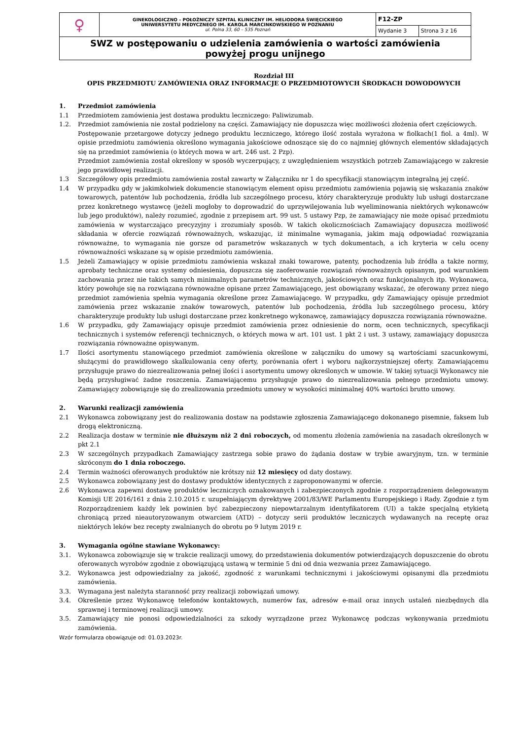| ♀ | GINEKOLOGICZNO – POŁOŻNICZY SZPITAL KLINICZNY IM. HELIODORA ŚWIĘCICKIEGO UNIWERSYTETU MEDYCZNEGO IM. KAROLA MARCINKOWSKIEGO W POZNANIU ul. Polna 33, 60 – 535 Poznań | F12-ZP | |
| | | Wydanie 3 | Strona 3 z 16 |
| SWZ w postępowaniu o udzielenia zamówienia o wartości zamówienia powyżej progu unijnego | | | |
Rozdział III
OPIS PRZEDMIOTU ZAMÓWIENIA ORAZ INFORMACJE O PRZEDMIOTOWYCH ŚRODKACH DOWODOWYCH
1. Przedmiot zamówienia
1.1 Przedmiotem zamówienia jest dostawa produktu leczniczego: Paliwizumab.
1.2. Przedmiot zamówienia nie został podzielony na części. Zamawiający nie dopuszcza więc możliwości złożenia ofert częściowych.
Postępowanie przetargowe dotyczy jednego produktu leczniczego, którego ilość została wyrażona w fiolkach(1 fiol. a 4ml). W opisie przedmiotu zamówienia określono wymagania jakościowe odnoszące się do co najmniej głównych elementów składających się na przedmiot zamówienia (o których mowa w art. 246 ust. 2 Pzp).
Przedmiot zamówienia został określony w sposób wyczerpujący, z uwzględnieniem wszystkich potrzeb Zamawiającego w zakresie jego prawidłowej realizacji.
1.3 Szczegółowy opis przedmiotu zamówienia został zawarty w Załączniku nr 1 do specyfikacji stanowiącym integralną jej część.
1.4 W przypadku gdy w jakimkolwiek dokumencie stanowiącym element opisu przedmiotu zamówienia pojawią się wskazania znaków towarowych, patentów lub pochodzenia, źródła lub szczególnego procesu, który charakteryzuje produkty lub usługi dostarczane przez konkretnego wystawcę (jeżeli mogłoby to doprowadzić do uprzywilejowania lub wyeliminowania niektórych wykonawców lub jego produktów), należy rozumieć, zgodnie z przepisem art. 99 ust. 5 ustawy Pzp, że zamawiający nie może opisać przedmiotu zamówienia w wystarczająco precyzyjny i zrozumiały sposób. W takich okolicznościach Zamawiający dopuszcza możliwość składania w ofercie rozwiązań równoważnych, wskazując, iż minimalne wymagania, jakim mają odpowiadać rozwiązania równoważne, to wymagania nie gorsze od parametrów wskazanych w tych dokumentach, a ich kryteria w celu oceny równoważności wskazane są w opisie przedmiotu zamówienia.
1.5 Jeżeli Zamawiający w opisie przedmiotu zamówienia wskazał znaki towarowe, patenty, pochodzenia lub źródła a także normy, aprobaty techniczne oraz systemy odniesienia, dopuszcza się zaoferowanie rozwiązań równoważnych opisanym, pod warunkiem zachowania przez nie takich samych minimalnych parametrów technicznych, jakościowych oraz funkcjonalnych itp. Wykonawca, który powołuje się na rozwiązana równoważne opisane przez Zamawiającego, jest obowiązany wskazać, że oferowany przez niego przedmiot zamówienia spełnia wymagania określone przez Zamawiającego. W przypadku, gdy Zamawiający opisuje przedmiot zamówienia przez wskazanie znaków towarowych, patentów lub pochodzenia, źródła lub szczególnego procesu, który charakteryzuje produkty lub usługi dostarczane przez konkretnego wykonawcę, zamawiający dopuszcza rozwiązania równoważne.
1.6 W przypadku, gdy Zamawiający opisuje przedmiot zamówienia przez odniesienie do norm, ocen technicznych, specyfikacji technicznych i systemów referencji technicznych, o których mowa w art. 101 ust. 1 pkt 2 i ust. 3 ustawy, zamawiający dopuszcza rozwiązania równoważne opisywanym.
1.7 Ilości asortymentu stanowiącego przedmiot zamówienia określone w załączniku do umowy są wartościami szacunkowymi, służącymi do prawidłowego skalkulowania ceny oferty, porównania ofert i wyboru najkorzystniejszej oferty. Zamawiającemu przysługuje prawo do niezrealizowania pełnej ilości i asortymentu umowy określonych w umowie. W takiej sytuacji Wykonawcy nie będą przysługiwać żadne roszczenia. Zamawiającemu przysługuje prawo do niezrealizowania pełnego przedmiotu umowy. Zamawiający zobowiązuje się do zrealizowania przedmiotu umowy w wysokości minimalnej 40% wartości brutto umowy.
2. Warunki realizacji zamówienia
2.1 Wykonawca zobowiązany jest do realizowania dostaw na podstawie zgłoszenia Zamawiającego dokonanego pisemnie, faksem lub drogą elektroniczną.
2.2 Realizacja dostaw w terminie nie dłuższym niż 2 dni roboczych, od momentu złożenia zamówienia na zasadach określonych w pkt 2.1
2.3 W szczególnych przypadkach Zamawiający zastrzega sobie prawo do żądania dostaw w trybie awaryjnym, tzn. w terminie skróconym do 1 dnia roboczego.
2.4 Termin ważności oferowanych produktów nie krótszy niż 12 miesięcy od daty dostawy.
2.5 Wykonawca zobowiązany jest do dostawy produktów identycznych z zaproponowanymi w ofercie.
2.6 Wykonawca zapewni dostawę produktów leczniczych oznakowanych i zabezpieczonych zgodnie z rozporządzeniem delegowanym Komisji UE 2016/161 z dnia 2.10.2015 r. uzupełniającym dyrektywę 2001/83/WE Parlamentu Europejskiego i Rady. Zgodnie z tym Rozporządzeniem każdy lek powinien być zabezpieczony niepowtarzalnym identyfikatorem (UI) a także specjalną etykietą chroniącą przed nieautoryzowanym otwarciem (ATD) – dotyczy serii produktów leczniczych wydawanych na receptę oraz niektórych leków bez recepty zwalnianych do obrotu po 9 lutym 2019 r.
3. Wymagania ogólne stawiane Wykonawcy:
3.1. Wykonawca zobowiązuje się w trakcie realizacji umowy, do przedstawienia dokumentów potwierdzających dopuszczenie do obrotu oferowanych wyrobów zgodnie z obowiązującą ustawą w terminie 5 dni od dnia wezwania przez Zamawiającego.
3.2. Wykonawca jest odpowiedzialny za jakość, zgodność z warunkami technicznymi i jakościowymi opisanymi dla przedmiotu zamówienia.
3.3. Wymagana jest należyta staranność przy realizacji zobowiązań umowy.
3.4. Określenie przez Wykonawcę telefonów kontaktowych, numerów fax, adresów e-mail oraz innych ustaleń niezbędnych dla sprawnej i terminowej realizacji umowy.
3.5. Zamawiający nie ponosi odpowiedzialności za szkody wyrządzone przez Wykonawcę podczas wykonywania przedmiotu zamówienia.
Wzór formularza obowiązuje od: 01.03.2023r.